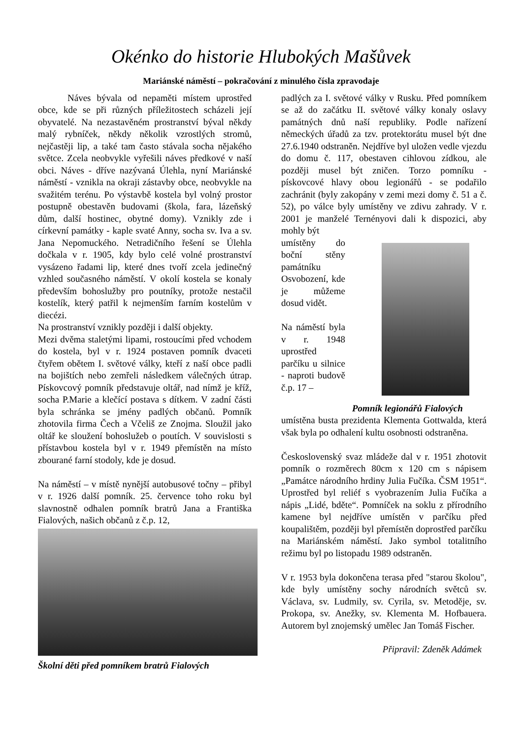Okénko do historie Hlubokých Mašůvek
Mariánské náměstí – pokračování z minulého čísla zpravodaje
Náves bývala od nepaměti místem uprostřed obce, kde se při různých příležitostech scházeli její obyvatelé. Na nezastavěném prostranství býval někdy malý rybníček, někdy několik vzrostlých stromů, nejčastěji lip, a také tam často stávala socha nějakého světce. Zcela neobvykle vyřešili náves předkové v naší obci. Náves - dříve nazývaná Úlehla, nyní Mariánské náměstí - vznikla na okraji zástavby obce, neobvykle na svažitém terénu. Po výstavbě kostela byl volný prostor postupně obestavěn budovami (škola, fara, lázeňský dům, další hostinec, obytné domy). Vznikly zde i církevní památky - kaple svaté Anny, socha sv. Iva a sv. Jana Nepomuckého. Netradičního řešení se Úlehla dočkala v r. 1905, kdy bylo celé volné prostranství vysázeno řadami lip, které dnes tvoří zcela jedinečný vzhled současného náměstí. V okolí kostela se konaly především bohoslužby pro poutníky, protože nestačil kostelík, který patřil k nejmenším farním kostelům v diecézi.
Na prostranství vznikly později i další objekty.
Mezi dvěma staletými lipami, rostoucími před vchodem do kostela, byl v r. 1924 postaven pomník dvaceti čtyřem obětem I. světové války, kteří z naší obce padli na bojištích nebo zemřeli následkem válečných útrap. Pískovcový pomník představuje oltář, nad nímž je kříž, socha P.Marie a klečící postava s dítkem. V zadní části byla schránka se jmény padlých občanů. Pomník zhotovila firma Čech a Včeliš ze Znojma. Sloužil jako oltář ke sloužení bohoslužeb o poutích. V souvislosti s přístavbou kostela byl v r. 1949 přemístěn na místo zbourané farní stodoly, kde je dosud.
Na náměstí – v místě nynější autobusové točny – přibyl v r. 1926 další pomník. 25. července toho roku byl slavnostně odhalen pomník bratrů Jana a Františka Fialových, našich občanů z č.p. 12,
Školní děti před pomníkem bratrů Fialových
padlých za I. světové války v Rusku. Před pomníkem se až do začátku II. světové války konaly oslavy památných dnů naší republiky. Podle nařízení německých úřadů za tzv. protektorátu musel být dne 27.6.1940 odstraněn. Nejdříve byl uložen vedle vjezdu do domu č. 117, obestaven cihlovou zídkou, ale později musel být zničen. Torzo pomníku - pískovcové hlavy obou legionářů - se podařilo zachránit (byly zakopány v zemi mezi domy č. 51 a č. 52), po válce byly umístěny ve zdivu zahrady. V r. 2001 je manželé Ternényovi dali k dispozici, aby mohly být
umístěny do boční stěny památníku Osvobození, kde je můžeme dosud vidět.
Na náměstí byla v r. 1948 uprostřed parčíku u silnice - naproti budově č.p. 17 –
Pomník legionářů Fialových
umístěna busta prezidenta Klementa Gottwalda, která však byla po odhalení kultu osobnosti odstraněna.
Československý svaz mládeže dal v r. 1951 zhotovit pomník o rozměrech 80cm x 120 cm s nápisem „Památce národního hrdiny Julia Fučíka. ČSM 1951“. Uprostřed byl reliéf s vyobrazením Julia Fučíka a nápis „Lidé, bděte“. Pomníček na soklu z přírodního kamene byl nejdříve umístěn v parčíku před koupalištěm, později byl přemístěn doprostřed parčíku na Mariánském náměstí. Jako symbol totalitního režimu byl po listopadu 1989 odstraněn.
V r. 1953 byla dokončena terasa před "starou školou", kde byly umístěny sochy národních světců sv. Václava, sv. Ludmily, sv. Cyrila, sv. Metoděje, sv. Prokopa, sv. Anežky, sv. Klementa M. Hofbauera. Autorem byl znojemský umělec Jan Tomáš Fischer.
Připravil: Zdeněk Adámek